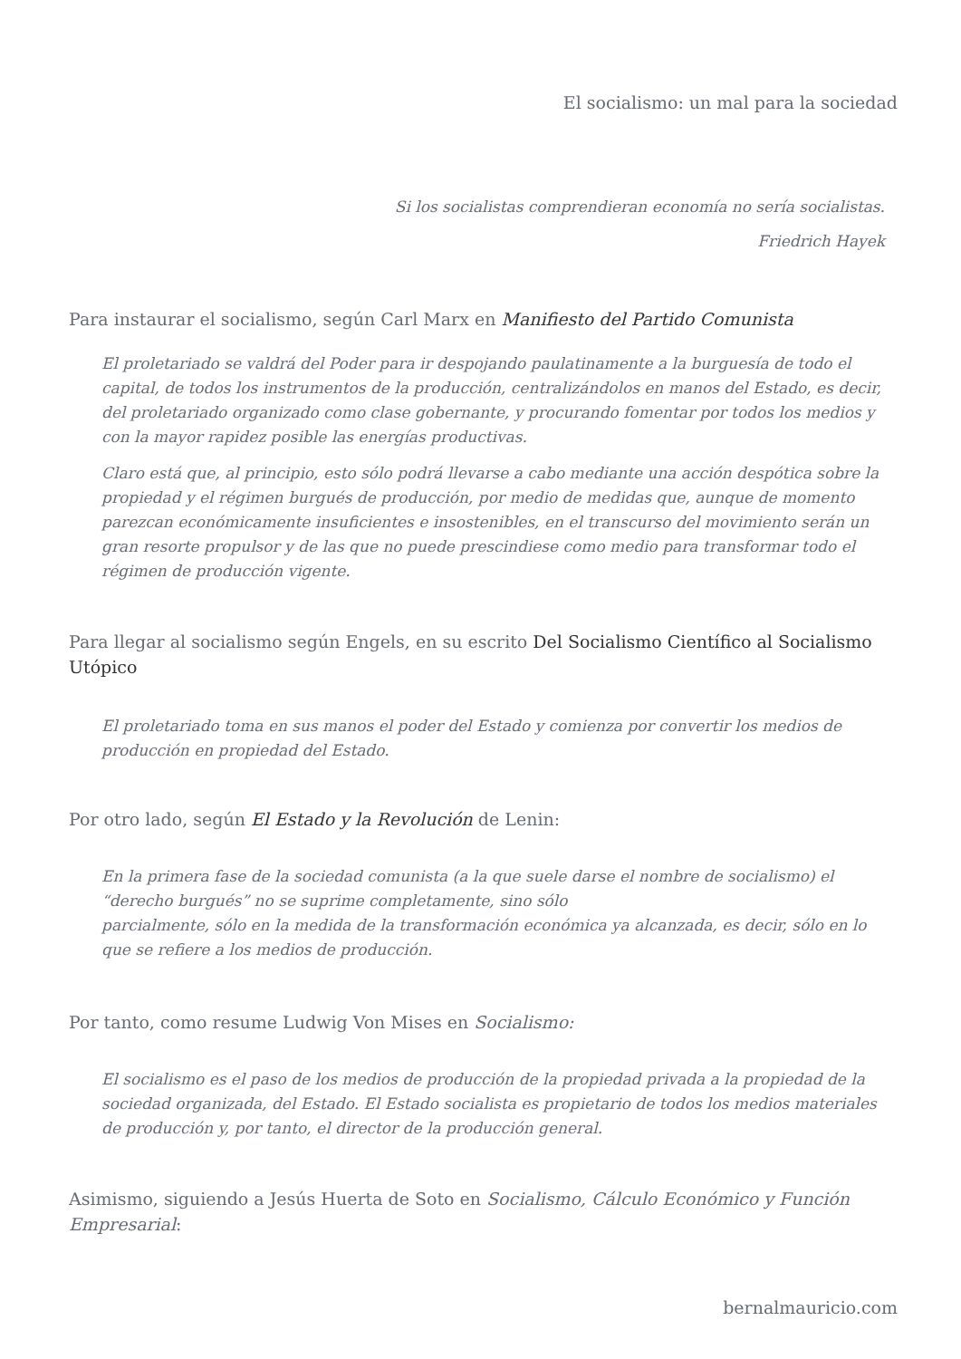El socialismo: un mal para la sociedad
Si los socialistas comprendieran economía no sería socialistas.
Friedrich Hayek
Para instaurar el socialismo, según Carl Marx en Manifiesto del Partido Comunista
El proletariado se valdrá del Poder para ir despojando paulatinamente a la burguesía de todo el capital, de todos los instrumentos de la producción, centralizándolos en manos del Estado, es decir, del proletariado organizado como clase gobernante, y procurando fomentar por todos los medios y con la mayor rapidez posible las energías productivas.
Claro está que, al principio, esto sólo podrá llevarse a cabo mediante una acción despótica sobre la propiedad y el régimen burgués de producción, por medio de medidas que, aunque de momento parezcan económicamente insuficientes e insostenibles, en el transcurso del movimiento serán un gran resorte propulsor y de las que no puede prescindiese como medio para transformar todo el régimen de producción vigente.
Para llegar al socialismo según Engels, en su escrito Del Socialismo Científico al Socialismo Utópico
El proletariado toma en sus manos el poder del Estado y comienza por convertir los medios de producción en propiedad del Estado.
Por otro lado, según El Estado y la Revolución de Lenin:
En la primera fase de la sociedad comunista (a la que suele darse el nombre de socialismo) el “derecho burgués” no se suprime completamente, sino sólo
parcialmente, sólo en la medida de la transformación económica ya alcanzada, es decir, sólo en lo que se refiere a los medios de producción.
Por tanto, como resume Ludwig Von Mises en Socialismo:
El socialismo es el paso de los medios de producción de la propiedad privada a la propiedad de la sociedad organizada, del Estado. El Estado socialista es propietario de todos los medios materiales de producción y, por tanto, el director de la producción general.
Asimismo, siguiendo a Jesús Huerta de Soto en Socialismo, Cálculo Económico y Función Empresarial:
bernalmauricio.com